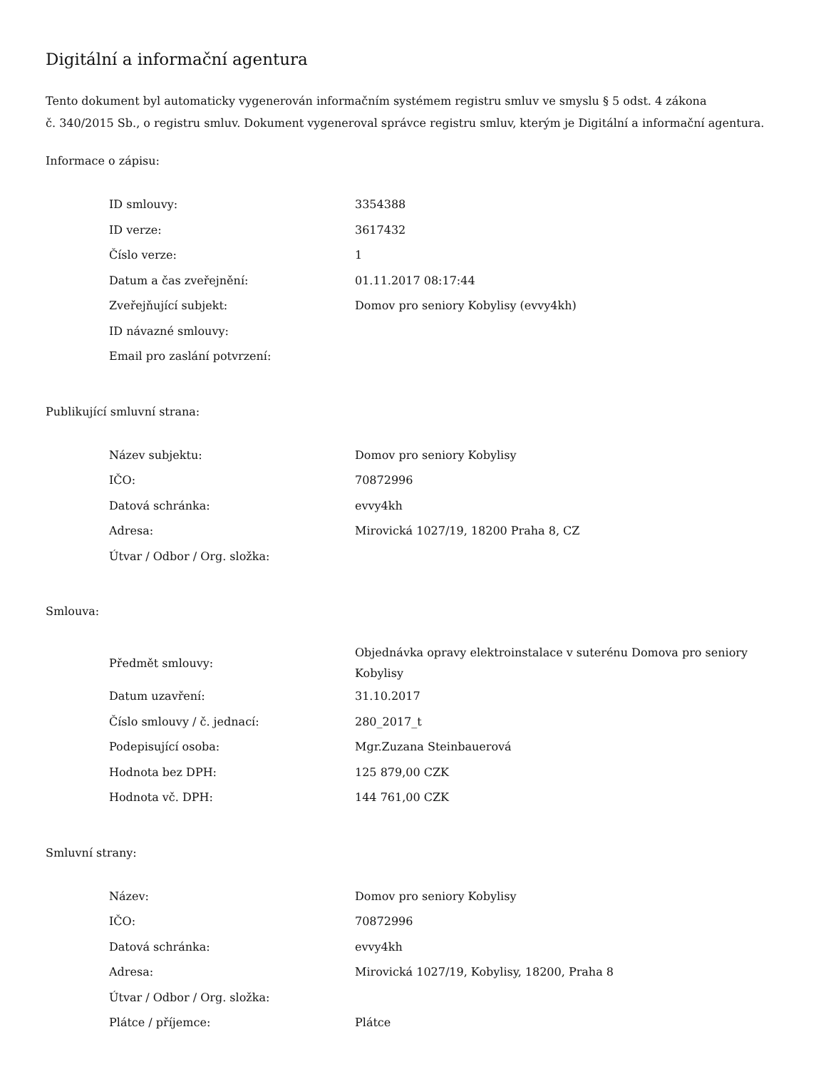Digitální a informační agentura
Tento dokument byl automaticky vygenerován informačním systémem registru smluv ve smyslu § 5 odst. 4 zákona
č. 340/2015 Sb., o registru smluv. Dokument vygeneroval správce registru smluv, kterým je Digitální a informační agentura.
Informace o zápisu:
| ID smlouvy: | 3354388 |
| ID verze: | 3617432 |
| Číslo verze: | 1 |
| Datum a čas zveřejnění: | 01.11.2017 08:17:44 |
| Zveřejňující subjekt: | Domov pro seniory Kobylisy (evvy4kh) |
| ID návazné smlouvy: | |
| Email pro zaslání potvrzení: | |
Publikující smluvní strana:
| Název subjektu: | Domov pro seniory Kobylisy |
| IČO: | 70872996 |
| Datová schránka: | evvy4kh |
| Adresa: | Mirovická 1027/19, 18200 Praha 8, CZ |
| Útvar / Odbor / Org. složka: | |
Smlouva:
| Předmět smlouvy: | Objednávka opravy elektroinstalace v suterénu Domova pro seniory Kobylisy |
| Datum uzavření: | 31.10.2017 |
| Číslo smlouvy / č. jednací: | 280_2017_t |
| Podepisující osoba: | Mgr.Zuzana Steinbauerová |
| Hodnota bez DPH: | 125 879,00 CZK |
| Hodnota vč. DPH: | 144 761,00 CZK |
Smluvní strany:
| Název: | Domov pro seniory Kobylisy |
| IČO: | 70872996 |
| Datová schránka: | evvy4kh |
| Adresa: | Mirovická 1027/19, Kobylisy, 18200, Praha 8 |
| Útvar / Odbor / Org. složka: | |
| Plátce / příjemce: | Plátce |